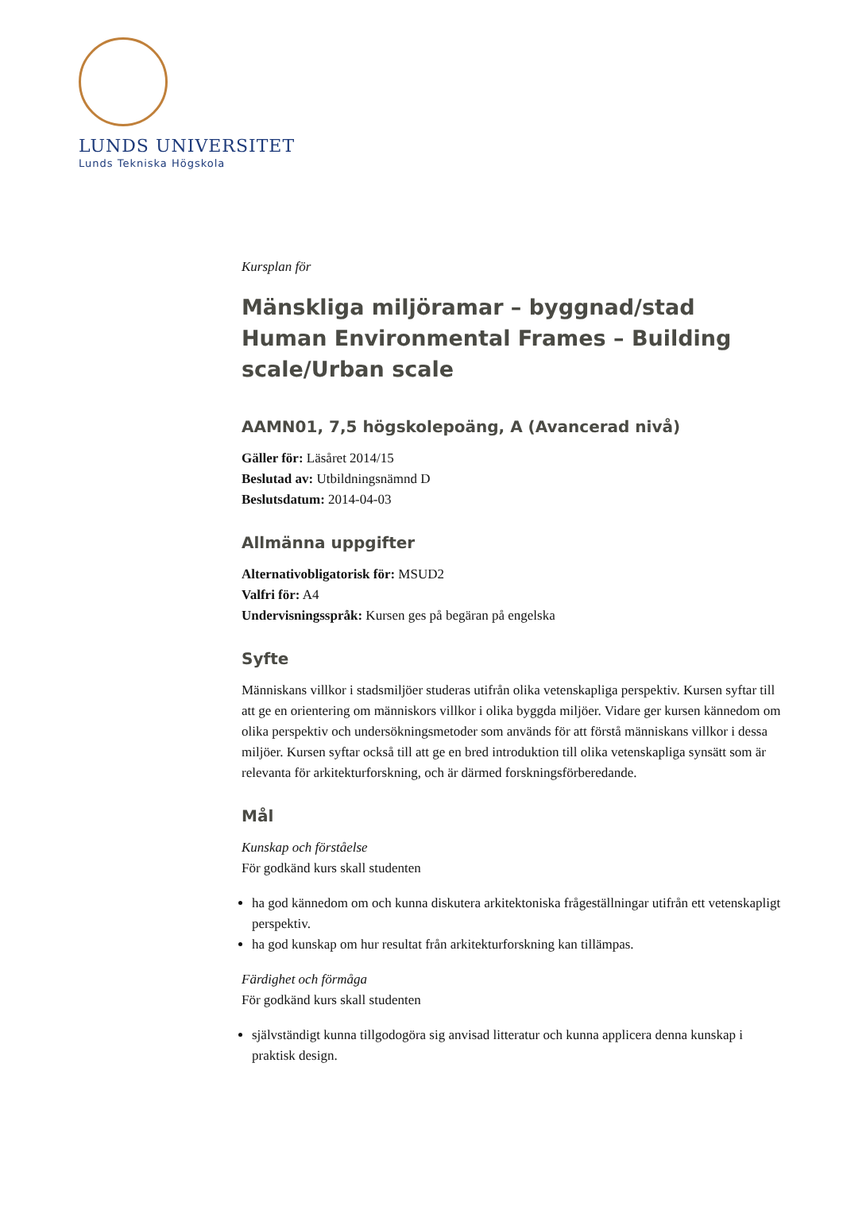LUNDS UNIVERSITET
Lunds Tekniska Högskola
Kursplan för
Mänskliga miljöramar – byggnad/stad
Human Environmental Frames – Building scale/Urban scale
AAMN01, 7,5 högskolepoäng, A (Avancerad nivå)
Gäller för: Läsåret 2014/15
Beslutad av: Utbildningsnämnd D
Beslutsdatum: 2014-04-03
Allmänna uppgifter
Alternativobligatorisk för: MSUD2
Valfri för: A4
Undervisningsspråk: Kursen ges på begäran på engelska
Syfte
Människans villkor i stadsmiljöer studeras utifrån olika vetenskapliga perspektiv. Kursen syftar till att ge en orientering om människors villkor i olika byggda miljöer. Vidare ger kursen kännedom om olika perspektiv och undersökningsmetoder som används för att förstå människans villkor i dessa miljöer. Kursen syftar också till att ge en bred introduktion till olika vetenskapliga synsätt som är relevanta för arkitekturforskning, och är därmed forskningsförberedande.
Mål
Kunskap och förståelse
För godkänd kurs skall studenten
ha god kännedom om och kunna diskutera arkitektoniska frågeställningar utifrån ett vetenskapligt perspektiv.
ha god kunskap om hur resultat från arkitekturforskning kan tillämpas.
Färdighet och förmåga
För godkänd kurs skall studenten
självständigt kunna tillgodogöra sig anvisad litteratur och kunna applicera denna kunskap i praktisk design.